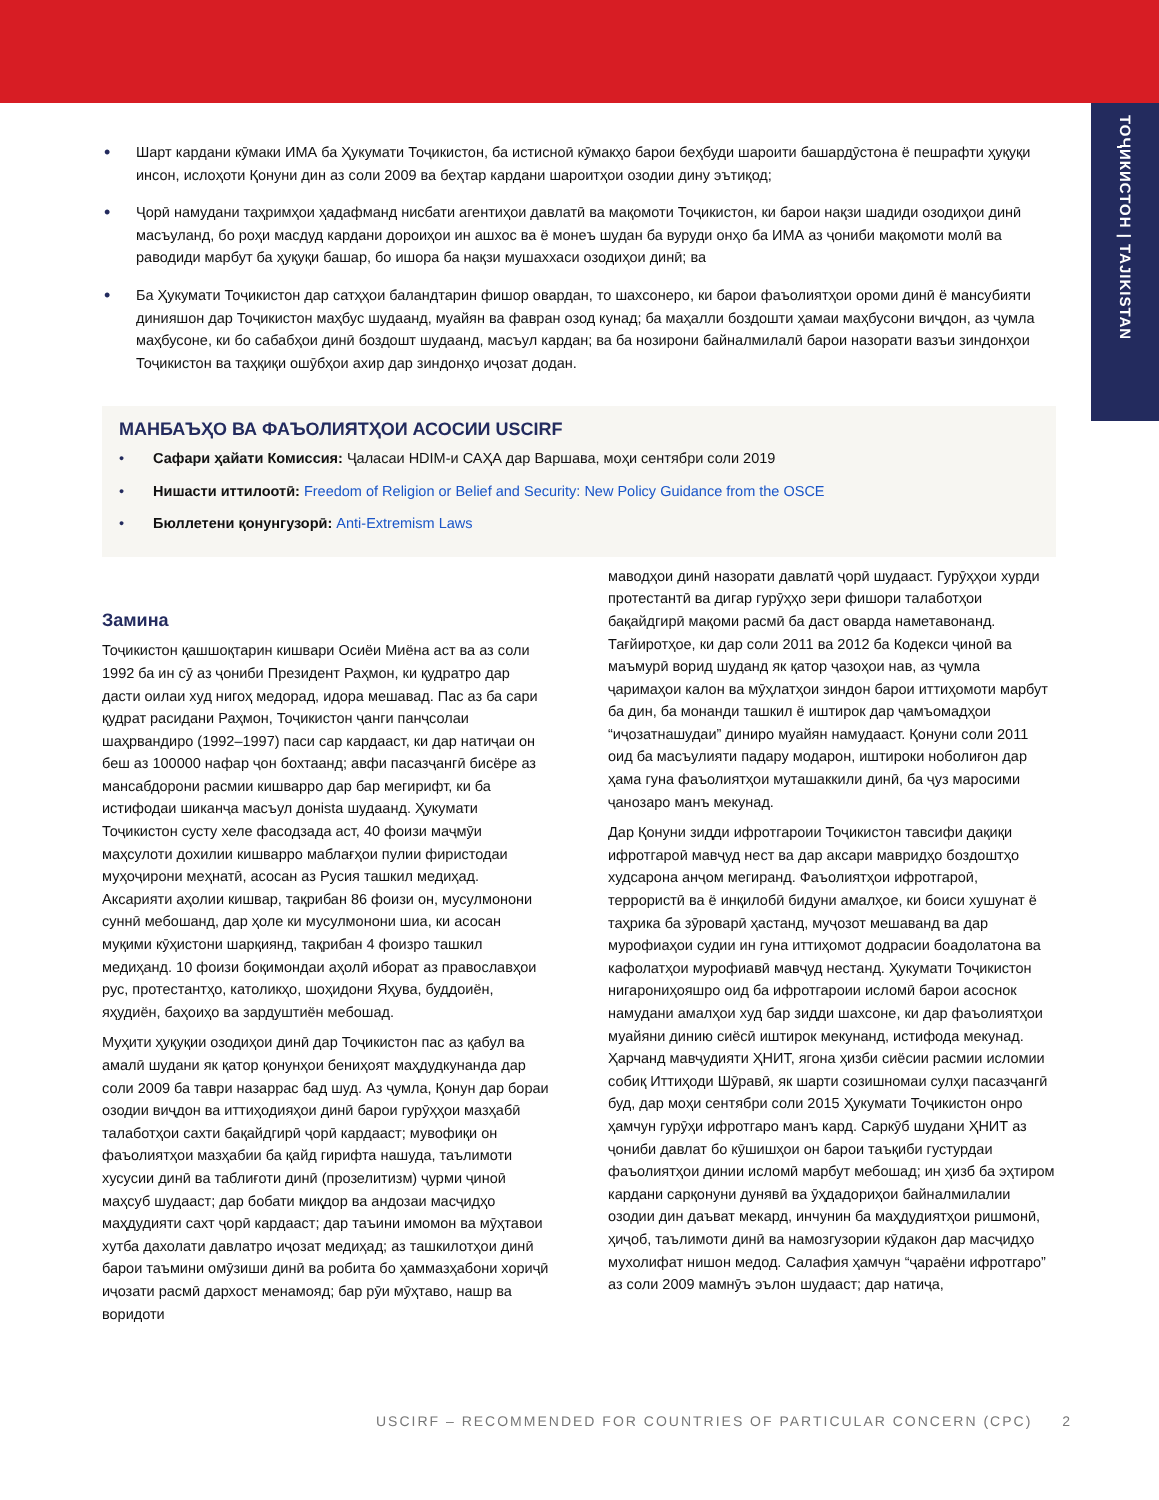ТОҶИКИСТОН | TAJIKISTAN
• Шарт кардани кӯмаки ИМА ба Ҳукумати Тоҷикистон, ба истисноӣ кӯмакҳо барои беҳбуди шароити башардӯстона ё пешрафти ҳуқуқи инсон, ислоҳоти Қонуни дин аз соли 2009 ва беҳтар кардани шароитҳои озодии дину эътиқод;
• Ҷорӣ намудани таҳримҳои ҳадафманд нисбати агентиҳои давлатӣ ва мақомоти Тоҷикистон, ки барои нақзи шадиди озодиҳои динӣ масъуланд, бо роҳи масдуд кардани дороиҳои ин ашхос ва ё монеъ шудан ба вуруди онҳо ба ИМА аз ҷониби мақомоти молӣ ва раводиди марбут ба ҳуқуқи башар, бо ишора ба нақзи мушаххаси озодиҳои динӣ; ва
• Ба Ҳукумати Тоҷикистон дар сатҳҳои баландтарин фишор овардан, то шахсонеро, ки барои фаъолиятҳои ороми динӣ ё мансубияти динияшон дар Тоҷикистон маҳбус шудаанд, муайян ва фавран озод кунад; ба маҳалли боздошти ҳамаи маҳбусони виҷдон, аз ҷумла маҳбусоне, ки бо сабабҳои динӣ боздошт шудаанд, масъул кардан; ва ба нозирони байналмилалӣ барои назорати вазъи зиндонҳои Тоҷикистон ва таҳқиқи ошӯбҳои ахир дар зиндонҳо иҷозат додан.
МАНБАЪҲО ВА ФАЪОЛИЯТҲОИ АСОСИИ USCIRF
• Сафари ҳайати Комиссия: Ҷаласаи HDIM-и САҲА дар Варшава, моҳи сентябри соли 2019
• Нишасти иттилоотӣ: Freedom of Religion or Belief and Security: New Policy Guidance from the OSCE
• Бюллетени қонунгузорӣ: Anti-Extremism Laws
Замина
Тоҷикистон қашшоқтарин кишвари Осиёи Миёна аст ва аз соли 1992 ба ин сӯ аз ҷониби Президент Раҳмон, ки қудратро дар дасти оилаи худ нигоҳ медорад, идора мешавад. Пас аз ба сари қудрат расидани Раҳмон, Тоҷикистон ҷанги панҷсолаи шаҳрвандиро (1992–1997) паси сар кардааст, ки дар натиҷаи он беш аз 100000 нафар ҷон бохтаанд; авфи пасазҷангӣ бисёре аз мансабдорони расмии кишварро дар бар мегирифт, ки ба истифодаи шиканҷа масъул донista шудаанд. Ҳукумати Тоҷикистон сусту хеле фасодзада аст, 40 фоизи маҷмӯи маҳсулоти дохилии кишварро маблағҳои пулии фиристодаи муҳоҷирони меҳнатӣ, асосан аз Русия ташкил медиҳад. Аксарияти аҳолии кишвар, тақрибан 86 фоизи он, мусулмонони суннӣ мебошанд, дар ҳоле ки мусулмонони шиа, ки асосан муқими кӯҳистони шарқиянд, тақрибан 4 фоизро ташкил медиҳанд. 10 фоизи боқимондаи аҳолӣ иборат аз православҳои рус, протестантҳо, католикҳо, шоҳидони Яҳува, буддоиён, яҳудиён, баҳоиҳо ва зардуштиён мебошад.
Муҳити ҳуқуқии озодиҳои динӣ дар Тоҷикистон пас аз қабул ва амалӣ шудани як қатор қонунҳои бениҳоят маҳдудкунанда дар соли 2009 ба таври назаррас бад шуд. Аз ҷумла, Қонун дар бораи озодии виҷдон ва иттиҳодияҳои динӣ барои гурӯҳҳои мазҳабӣ талаботҳои сахти бақайдгирӣ ҷорӣ кардааст; мувофиқи он фаъолиятҳои мазҳабии ба қайд гирифта нашуда, таълимоти хусусии динӣ ва таблиғоти динӣ (прозелитизм) ҷурми ҷиноӣ маҳсуб шудааст; дар бобати миқдор ва андозаи масҷидҳо маҳдудияти сахт ҷорӣ кардааст; дар таъини имомон ва мӯҳтавои хутба дахолати давлатро иҷозат медиҳад; аз ташкилотҳои динӣ барои таъмини омӯзиши динӣ ва робита бо ҳаммазҳабони хориҷӣ иҷозати расмӣ дархост менамояд; бар рӯи мӯҳтаво, нашр ва воридоти
маводҳои динӣ назорати давлатӣ ҷорӣ шудааст. Гурӯҳҳои хурди протестантӣ ва дигар гурӯҳҳо зери фишори талаботҳои бақайдгирӣ мақоми расмӣ ба даст оварда наметавонанд. Тағйиротҳое, ки дар соли 2011 ва 2012 ба Кодекси ҷиноӣ ва маъмурӣ ворид шуданд як қатор ҷазоҳои нав, аз ҷумла ҷаримаҳои калон ва мӯҳлатҳои зиндон барои иттиҳомоти марбут ба дин, ба монанди ташкил ё иштирок дар ҷамъомадҳои “иҷозатнашудаи” диниро муайян намудааст. Қонуни соли 2011 оид ба масъулияти падару модарон, иштироки ноболиғон дар ҳама гуна фаъолиятҳои муташаккили динӣ, ба ҷуз маросими ҷанозаро манъ мекунад.
Дар Қонуни зидди ифротгароии Тоҷикистон тавсифи дақиқи ифротгароӣ мавҷуд нест ва дар аксари мавридҳо боздоштҳо худсарона анҷом мегиранд. Фаъолиятҳои ифротгароӣ, террористӣ ва ё инқилобӣ бидуни амалҳое, ки боиси хушунат ё таҳрика ба зӯроварӣ ҳастанд, муҷозот мешаванд ва дар мурофиаҳои судии ин гуна иттиҳомот додрасии боадолатона ва кафолатҳои мурофиавӣ мавҷуд нестанд. Ҳукумати Тоҷикистон нигарониҳояшро оид ба ифротгароии исломӣ барои асоснок намудани амалҳои худ бар зидди шахсоне, ки дар фаъолиятҳои муайяни динию сиёсӣ иштирок мекунанд, истифода мекунад. Ҳарчанд мавҷудияти ҲНИТ, ягона ҳизби сиёсии расмии исломии собиқ Иттиҳоди Шӯравӣ, як шарти созишномаи сулҳи пасазҷангӣ буд, дар моҳи сентябри соли 2015 Ҳукумати Тоҷикистон онро ҳамчун гурӯҳи ифротгаро манъ кард. Саркӯб шудани ҲНИТ аз ҷониби давлат бо кӯшишҳои он барои таъқиби густурдаи фаъолиятҳои динии исломӣ марбут мебошад; ин ҳизб ба эҳтиром кардани сарқонуни дунявӣ ва ӯҳдадориҳои байналмилалии озодии дин даъват мекард, инчунин ба маҳдудиятҳои ришмонӣ, ҳиҷоб, таълимоти динӣ ва намозгузории кӯдакон дар масҷидҳо мухолифат нишон медод. Салафия ҳамчун “ҷараёни ифротгаро” аз соли 2009 мамнӯъ эълон шудааст; дар натиҷа,
USCIRF – RECOMMENDED FOR COUNTRIES OF PARTICULAR CONCERN (CPC) 2